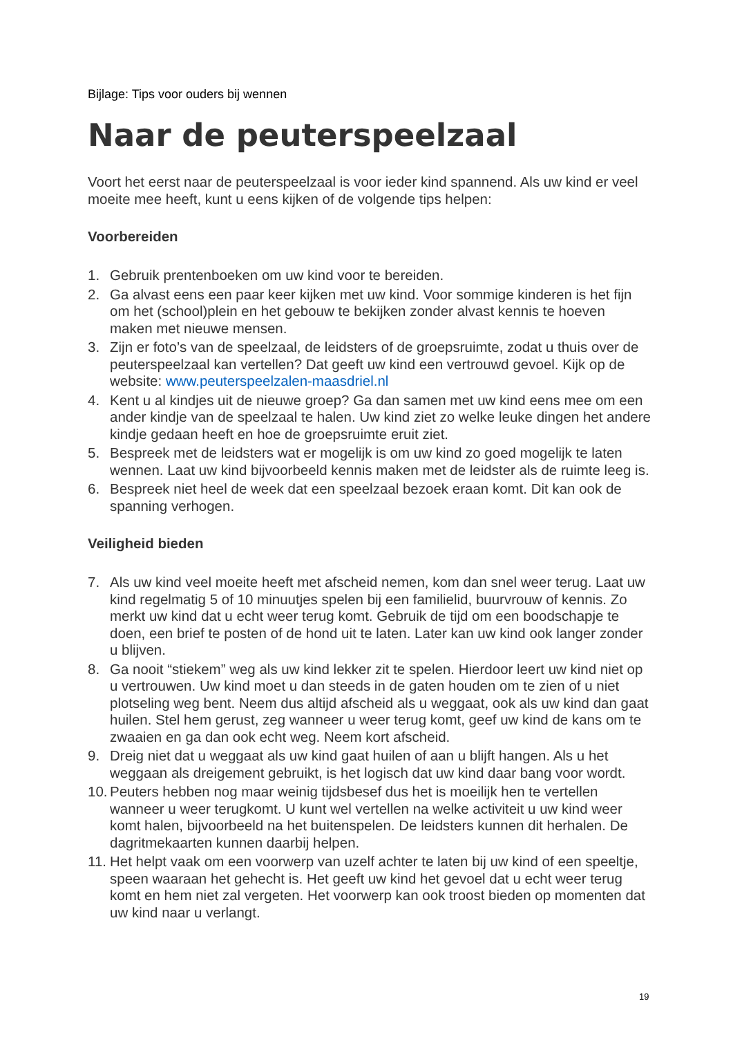Bijlage: Tips voor ouders bij wennen
Naar de peuterspeelzaal
Voort het eerst naar de peuterspeelzaal is voor ieder kind spannend. Als uw kind er veel moeite mee heeft, kunt u eens kijken of de volgende tips helpen:
Voorbereiden
1. Gebruik prentenboeken om uw kind voor te bereiden.
2. Ga alvast eens een paar keer kijken met uw kind. Voor sommige kinderen is het fijn om het (school)plein en het gebouw te bekijken zonder alvast kennis te hoeven maken met nieuwe mensen.
3. Zijn er foto’s van de speelzaal, de leidsters of de groepsruimte, zodat u thuis over de peuterspeelzaal kan vertellen? Dat geeft uw kind een vertrouwd gevoel. Kijk op de website: www.peuterspeelzalen-maasdriel.nl
4. Kent u al kindjes uit de nieuwe groep? Ga dan samen met uw kind eens mee om een ander kindje van de speelzaal te halen. Uw kind ziet zo welke leuke dingen het andere kindje gedaan heeft en hoe de groepsruimte eruit ziet.
5. Bespreek met de leidsters wat er mogelijk is om uw kind zo goed mogelijk te laten wennen. Laat uw kind bijvoorbeeld kennis maken met de leidster als de ruimte leeg is.
6. Bespreek niet heel de week dat een speelzaal bezoek eraan komt. Dit kan ook de spanning verhogen.
Veiligheid bieden
7. Als uw kind veel moeite heeft met afscheid nemen, kom dan snel weer terug. Laat uw kind regelmatig 5 of 10 minuutjes spelen bij een familielid, buurvrouw of kennis. Zo merkt uw kind dat u echt weer terug komt. Gebruik de tijd om een boodschapje te doen, een brief te posten of de hond uit te laten. Later kan uw kind ook langer zonder u blijven.
8. Ga nooit “stiekem” weg als uw kind lekker zit te spelen. Hierdoor leert uw kind niet op u vertrouwen. Uw kind moet u dan steeds in de gaten houden om te zien of u niet plotseling weg bent. Neem dus altijd afscheid als u weggaat, ook als uw kind dan gaat huilen. Stel hem gerust, zeg wanneer u weer terug komt, geef uw kind de kans om te zwaaien en ga dan ook echt weg. Neem kort afscheid.
9. Dreig niet dat u weggaat als uw kind gaat huilen of aan u blijft hangen. Als u het weggaan als dreigement gebruikt, is het logisch dat uw kind daar bang voor wordt.
10. Peuters hebben nog maar weinig tijdsbesef dus het is moeilijk hen te vertellen wanneer u weer terugkomt. U kunt wel vertellen na welke activiteit u uw kind weer komt halen, bijvoorbeeld na het buitenspelen. De leidsters kunnen dit herhalen. De dagritmekaarten kunnen daarbij helpen.
11. Het helpt vaak om een voorwerp van uzelf achter te laten bij uw kind of een speeltje, speen waaraan het gehecht is. Het geeft uw kind het gevoel dat u echt weer terug komt en hem niet zal vergeten. Het voorwerp kan ook troost bieden op momenten dat uw kind naar u verlangt.
19